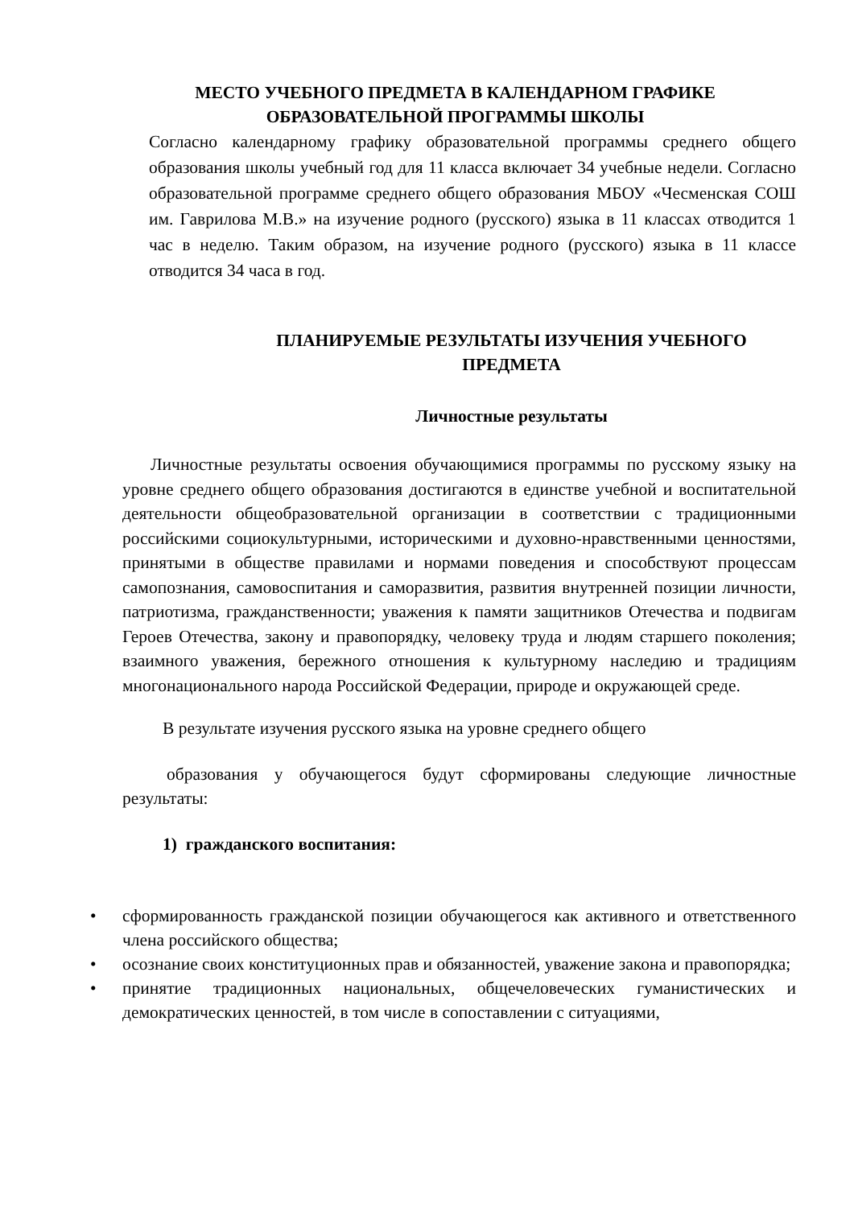МЕСТО УЧЕБНОГО ПРЕДМЕТА В КАЛЕНДАРНОМ ГРАФИКЕ ОБРАЗОВАТЕЛЬНОЙ ПРОГРАММЫ ШКОЛЫ
Согласно календарному графику образовательной программы среднего общего образования школы учебный год для 11 класса включает 34 учебные недели. Согласно образовательной программе среднего общего образования МБОУ «Чесменская СОШ им. Гаврилова М.В.» на изучение родного (русского) языка в 11 классах отводится 1 час в неделю. Таким образом, на изучение родного (русского) языка в 11 классе отводится 34 часа в год.
ПЛАНИРУЕМЫЕ РЕЗУЛЬТАТЫ ИЗУЧЕНИЯ УЧЕБНОГО ПРЕДМЕТА
Личностные результаты
Личностные результаты освоения обучающимися программы по русскому языку на уровне среднего общего образования достигаются в единстве учебной и воспитательной деятельности общеобразовательной организации в соответствии с традиционными российскими социокультурными, историческими и духовно-нравственными ценностями, принятыми в обществе правилами и нормами поведения и способствуют процессам самопознания, самовоспитания и саморазвития, развития внутренней позиции личности, патриотизма, гражданственности; уважения к памяти защитников Отечества и подвигам Героев Отечества, закону и правопорядку, человеку труда и людям старшего поколения; взаимного уважения, бережного отношения к культурному наследию и традициям многонационального народа Российской Федерации, природе и окружающей среде.
В результате изучения русского языка на уровне среднего общего
образования у обучающегося будут сформированы следующие личностные результаты:
1) гражданского воспитания:
• сформированность гражданской позиции обучающегося как активного и ответственного члена российского общества;
• осознание своих конституционных прав и обязанностей, уважение закона и правопорядка;
• принятие традиционных национальных, общечеловеческих гуманистических и демократических ценностей, в том числе в сопоставлении с ситуациями,